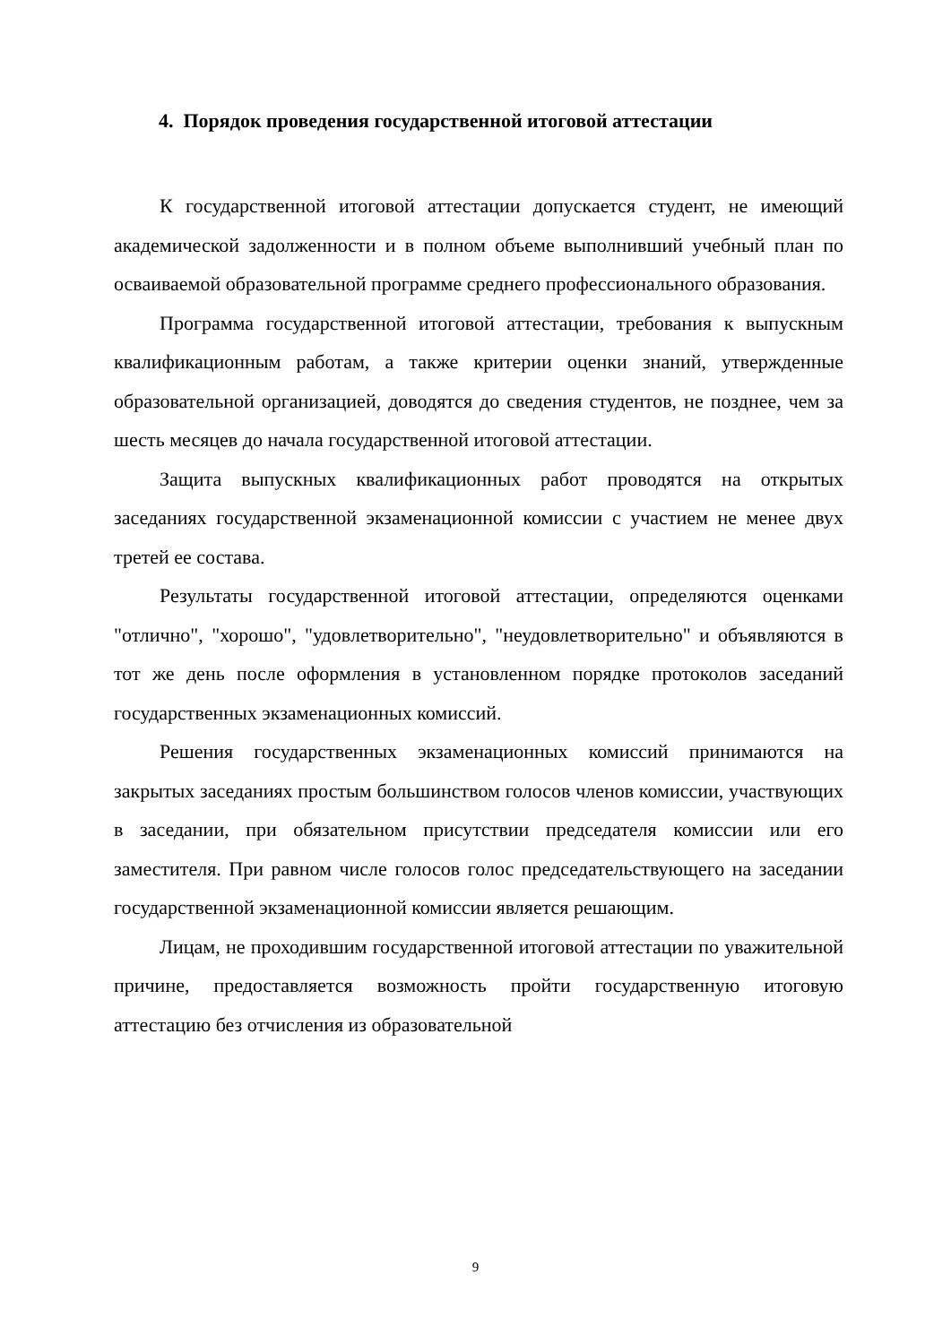4. Порядок проведения государственной итоговой аттестации
К государственной итоговой аттестации допускается студент, не имеющий академической задолженности и в полном объеме выполнивший учебный план по осваиваемой образовательной программе среднего профессионального образования.
Программа государственной итоговой аттестации, требования к выпускным квалификационным работам, а также критерии оценки знаний, утвержденные образовательной организацией, доводятся до сведения студентов, не позднее, чем за шесть месяцев до начала государственной итоговой аттестации.
Защита выпускных квалификационных работ проводятся на открытых заседаниях государственной экзаменационной комиссии с участием не менее двух третей ее состава.
Результаты государственной итоговой аттестации, определяются оценками "отлично", "хорошо", "удовлетворительно", "неудовлетворительно" и объявляются в тот же день после оформления в установленном порядке протоколов заседаний государственных экзаменационных комиссий.
Решения государственных экзаменационных комиссий принимаются на закрытых заседаниях простым большинством голосов членов комиссии, участвующих в заседании, при обязательном присутствии председателя комиссии или его заместителя. При равном числе голосов голос председательствующего на заседании государственной экзаменационной комиссии является решающим.
Лицам, не проходившим государственной итоговой аттестации по уважительной причине, предоставляется возможность пройти государственную итоговую аттестацию без отчисления из образовательной
9